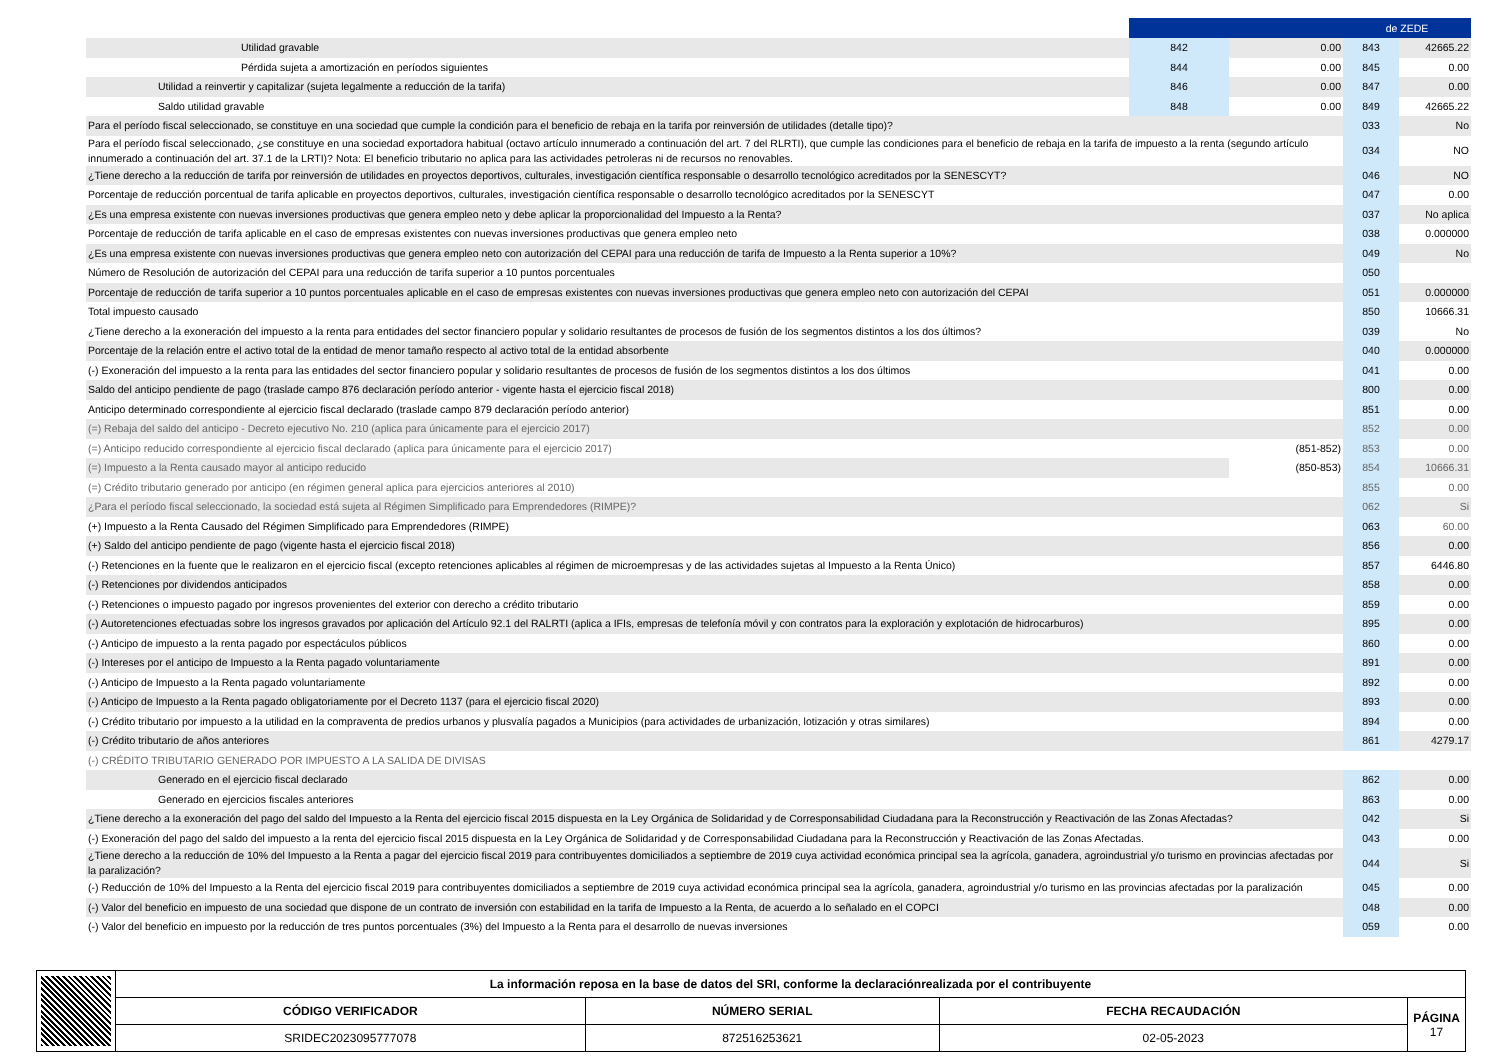| | | | de ZEDE | |
| Utilidad gravable | 842 | 0.00 | 843 | 42665.22 |
| Pérdida sujeta a amortización en períodos siguientes | 844 | 0.00 | 845 | 0.00 |
| Utilidad a reinvertir y capitalizar (sujeta legalmente a reducción de la tarifa) | 846 | 0.00 | 847 | 0.00 |
| Saldo utilidad gravable | 848 | 0.00 | 849 | 42665.22 |
| Para el período fiscal seleccionado, se constituye en una sociedad que cumple la condición para el beneficio de rebaja en la tarifa por reinversión de utilidades (detalle tipo)? | | | 033 | No |
| Para el período fiscal seleccionado, ¿se constituye en una sociedad exportadora habitual (octavo artículo innumerado a continuación del art. 7 del RLRTI), que cumple las condiciones para el beneficio de rebaja en la tarifa de impuesto a la renta (segundo artículo innumerado a continuación del art. 37.1 de la LRTI)? Nota: El beneficio tributario no aplica para las actividades petroleras ni de recursos no renovables. | | | 034 | NO |
| ¿Tiene derecho a la reducción de tarifa por reinversión de utilidades en proyectos deportivos, culturales, investigación científica responsable o desarrollo tecnológico acreditados por la SENESCYT? | | | 046 | NO |
| Porcentaje de reducción porcentual de tarifa aplicable en proyectos deportivos, culturales, investigación científica responsable o desarrollo tecnológico acreditados por la SENESCYT | | | 047 | 0.00 |
| ¿Es una empresa existente con nuevas inversiones productivas que genera empleo neto y debe aplicar la proporcionalidad del Impuesto a la Renta? | | | 037 | No aplica |
| Porcentaje de reducción de tarifa aplicable en el caso de empresas existentes con nuevas inversiones productivas que genera empleo neto | | | 038 | 0.000000 |
| ¿Es una empresa existente con nuevas inversiones productivas que genera empleo neto con autorización del CEPAI para una reducción de tarifa de Impuesto a la Renta superior a 10%? | | | 049 | No |
| Número de Resolución de autorización del CEPAI para una reducción de tarifa superior a 10 puntos porcentuales | | | 050 | |
| Porcentaje de reducción de tarifa superior a 10 puntos porcentuales aplicable en el caso de empresas existentes con nuevas inversiones productivas que genera empleo neto con autorización del CEPAI | | | 051 | 0.000000 |
| Total impuesto causado | | | 850 | 10666.31 |
| ¿Tiene derecho a la exoneración del impuesto a la renta para entidades del sector financiero popular y solidario resultantes de procesos de fusión de los segmentos distintos a los dos últimos? | | | 039 | No |
| Porcentaje de la relación entre el activo total de la entidad de menor tamaño respecto al activo total de la entidad absorbente | | | 040 | 0.000000 |
| (-) Exoneración del impuesto a la renta para las entidades del sector financiero popular y solidario resultantes de procesos de fusión de los segmentos distintos a los dos últimos | | | 041 | 0.00 |
| Saldo del anticipo pendiente de pago (traslade campo 876 declaración período anterior - vigente hasta el ejercicio fiscal 2018) | | | 800 | 0.00 |
| Anticipo determinado correspondiente al ejercicio fiscal declarado (traslade campo 879 declaración período anterior) | | | 851 | 0.00 |
| (=) Rebaja del saldo del anticipo - Decreto ejecutivo No. 210 (aplica para únicamente para el ejercicio 2017) | | | 852 | 0.00 |
| (=) Anticipo reducido correspondiente al ejercicio fiscal declarado (aplica para únicamente para el ejercicio 2017) | | (851-852) | 853 | 0.00 |
| (=) Impuesto a la Renta causado mayor al anticipo reducido | | (850-853) | 854 | 10666.31 |
| (=) Crédito tributario generado por anticipo (en régimen general aplica para ejercicios anteriores al 2010) | | | 855 | 0.00 |
| ¿Para el período fiscal seleccionado, la sociedad está sujeta al Régimen Simplificado para Emprendedores (RIMPE)? | | | 062 | Si |
| (+) Impuesto a la Renta Causado del Régimen Simplificado para Emprendedores (RIMPE) | | | 063 | 60.00 |
| (+) Saldo del anticipo pendiente de pago (vigente hasta el ejercicio fiscal 2018) | | | 856 | 0.00 |
| (-) Retenciones en la fuente que le realizaron en el ejercicio fiscal (excepto retenciones aplicables al régimen de microempresas y de las actividades sujetas al Impuesto a la Renta Único) | | | 857 | 6446.80 |
| (-) Retenciones por dividendos anticipados | | | 858 | 0.00 |
| (-) Retenciones o impuesto pagado por ingresos provenientes del exterior con derecho a crédito tributario | | | 859 | 0.00 |
| (-) Autoretenciones efectuadas sobre los ingresos gravados por aplicación del Artículo 92.1 del RALRTI (aplica a IFIs, empresas de telefonía móvil y con contratos para la exploración y explotación de hidrocarburos) | | | 895 | 0.00 |
| (-) Anticipo de impuesto a la renta pagado por espectáculos públicos | | | 860 | 0.00 |
| (-) Intereses por el anticipo de Impuesto a la Renta pagado voluntariamente | | | 891 | 0.00 |
| (-) Anticipo de Impuesto a la Renta pagado voluntariamente | | | 892 | 0.00 |
| (-) Anticipo de Impuesto a la Renta pagado obligatoriamente por el Decreto 1137 (para el ejercicio fiscal 2020) | | | 893 | 0.00 |
| (-) Crédito tributario por impuesto a la utilidad en la compraventa de predios urbanos y plusvalía pagados a Municipios (para actividades de urbanización, lotización y otras similares) | | | 894 | 0.00 |
| (-) Crédito tributario de años anteriores | | | 861 | 4279.17 |
| (-) CRÉDITO TRIBUTARIO GENERADO POR IMPUESTO A LA SALIDA DE DIVISAS | | | | |
| Generado en el ejercicio fiscal declarado | | | 862 | 0.00 |
| Generado en ejercicios fiscales anteriores | | | 863 | 0.00 |
| ¿Tiene derecho a la exoneración del pago del saldo del Impuesto a la Renta del ejercicio fiscal 2015 dispuesta en la Ley Orgánica de Solidaridad y de Corresponsabilidad Ciudadana para la Reconstrucción y Reactivación de las Zonas Afectadas? | | | 042 | Si |
| (-) Exoneración del pago del saldo del impuesto a la renta del ejercicio fiscal 2015 dispuesta en la Ley Orgánica de Solidaridad y de Corresponsabilidad Ciudadana para la Reconstrucción y Reactivación de las Zonas Afectadas. | | | 043 | 0.00 |
| ¿Tiene derecho a la reducción de 10% del Impuesto a la Renta a pagar del ejercicio fiscal 2019 para contribuyentes domiciliados a septiembre de 2019 cuya actividad económica principal sea la agrícola, ganadera, agroindustrial y/o turismo en provincias afectadas por la paralización? | | | 044 | Si |
| (-) Reducción de 10% del Impuesto a la Renta del ejercicio fiscal 2019 para contribuyentes domiciliados a septiembre de 2019 cuya actividad económica principal sea la agrícola, ganadera, agroindustrial y/o turismo en las provincias afectadas por la paralización | | | 045 | 0.00 |
| (-) Valor del beneficio en impuesto de una sociedad que dispone de un contrato de inversión con estabilidad en la tarifa de Impuesto a la Renta, de acuerdo a lo señalado en el COPCI | | | 048 | 0.00 |
| (-) Valor del beneficio en impuesto por la reducción de tres puntos porcentuales (3%) del Impuesto a la Renta para el desarrollo de nuevas inversiones | | | 059 | 0.00 |
| | La información reposa en la base de datos del SRI, conforme la declaraciónrealizada por el contribuyente | | | |
| | CÓDIGO VERIFICADOR | NÚMERO SERIAL | FECHA RECAUDACIÓN | PÁGINA 17 |
| | SRIDEC2023095777078 | 872516253621 | 02-05-2023 | |